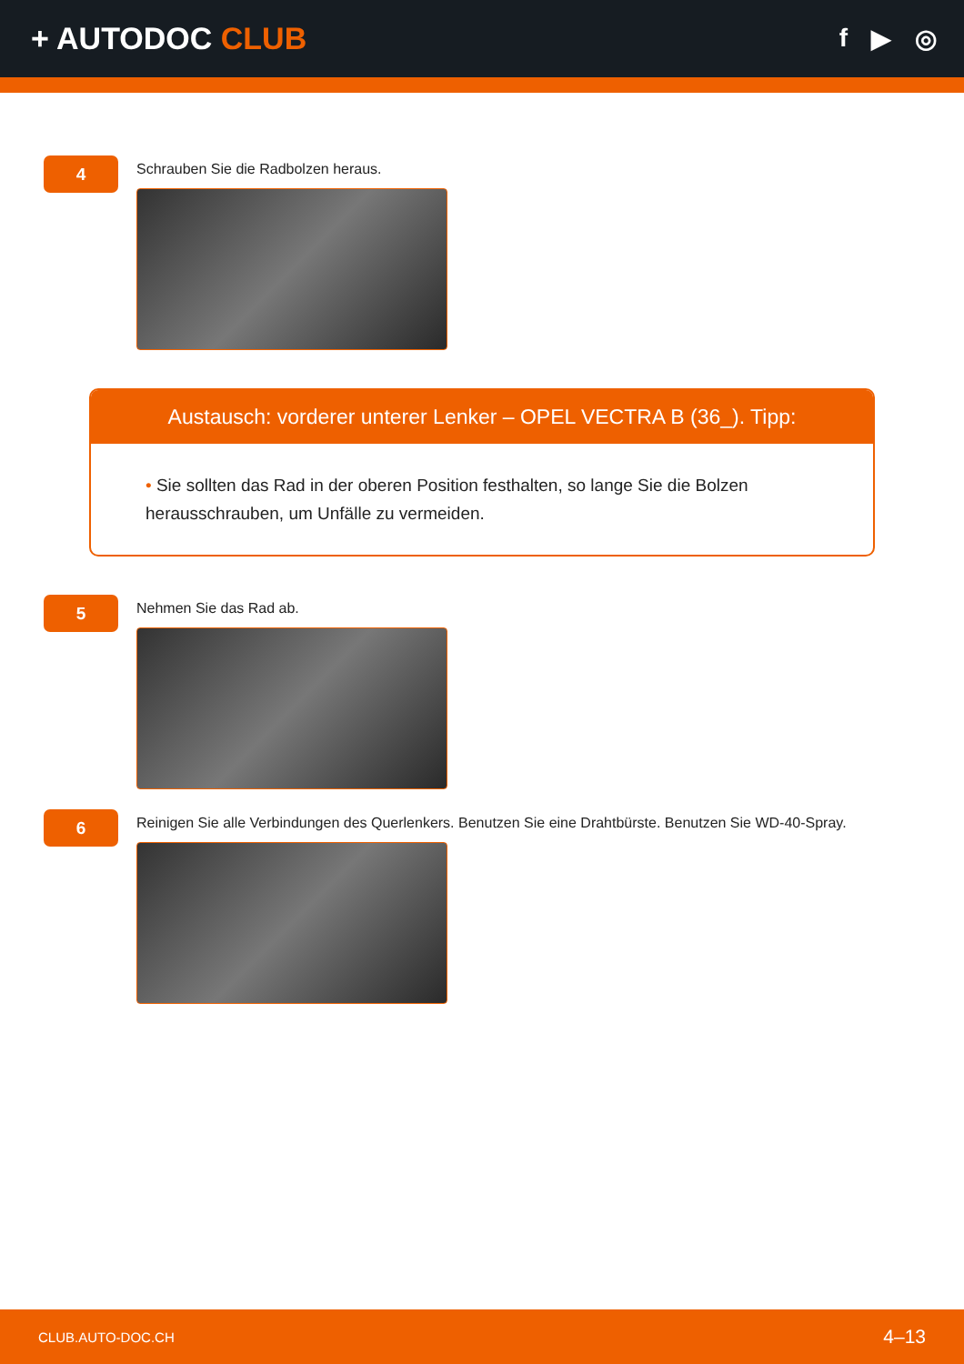+ AUTODOC CLUB
f ▶ ◎
4
Schrauben Sie die Radbolzen heraus.
Austausch: vorderer unterer Lenker – OPEL VECTRA B (36_). Tipp:
• Sie sollten das Rad in der oberen Position festhalten, so lange Sie die Bolzen herausschrauben, um Unfälle zu vermeiden.
5
Nehmen Sie das Rad ab.
6
Reinigen Sie alle Verbindungen des Querlenkers. Benutzen Sie eine Drahtbürste. Benutzen Sie WD-40-Spray.
CLUB.AUTO-DOC.CH 4–13